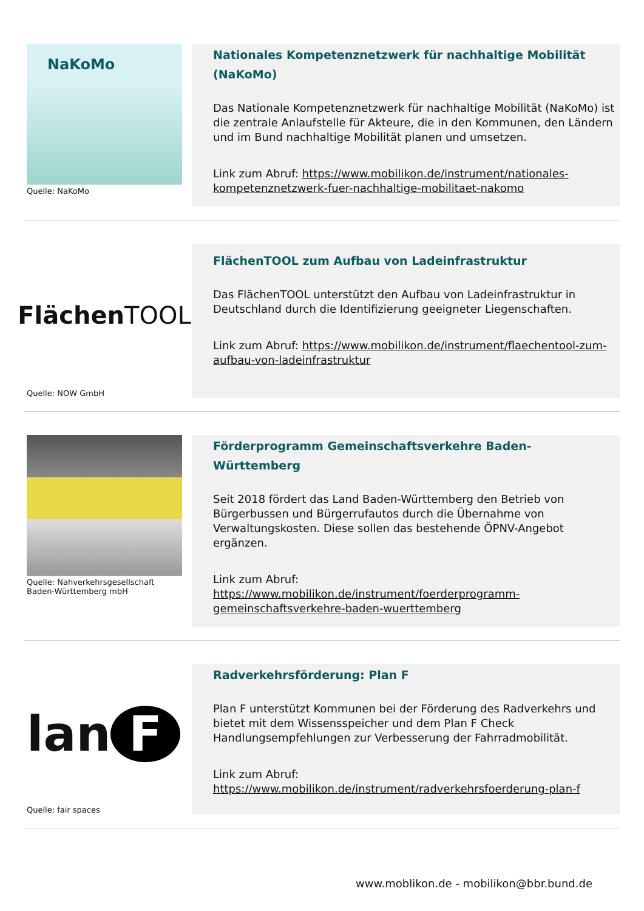NaKoMo
Quelle: NaKoMo
Nationales Kompetenznetzwerk für nachhaltige Mobilität (NaKoMo)
Das Nationale Kompetenznetzwerk für nachhaltige Mobilität (NaKoMo) ist die zentrale Anlaufstelle für Akteure, die in den Kommunen, den Ländern und im Bund nachhaltige Mobilität planen und umsetzen.
Link zum Abruf: https://www.mobilikon.de/instrument/nationales-kompetenznetzwerk-fuer-nachhaltige-mobilitaet-nakomo
Flächen TOOL
Quelle: NOW GmbH
FlächenTOOL zum Aufbau von Ladeinfrastruktur
Das FlächenTOOL unterstützt den Aufbau von Ladeinfrastruktur in Deutschland durch die Identifizierung geeigneter Liegenschaften.
Link zum Abruf: https://www.mobilikon.de/instrument/flaechentool-zum-aufbau-von-ladeinfrastruktur
Quelle: Nahverkehrsgesellschaft Baden-Württemberg mbH
Förderprogramm Gemeinschaftsverkehre Baden-Württemberg
Seit 2018 fördert das Land Baden-Württemberg den Betrieb von Bürgerbussen und Bürgerrufautos durch die Übernahme von Verwaltungskosten. Diese sollen das bestehende ÖPNV-Angebot ergänzen.
Link zum Abruf:
https://www.mobilikon.de/instrument/foerderprogramm-gemeinschaftsverkehre-baden-wuerttemberg
lan F
Quelle: fair spaces
Radverkehrsförderung: Plan F
Plan F unterstützt Kommunen bei der Förderung des Radverkehrs und bietet mit dem Wissensspeicher und dem Plan F Check Handlungsempfehlungen zur Verbesserung der Fahrradmobilität.
Link zum Abruf:
https://www.mobilikon.de/instrument/radverkehrsfoerderung-plan-f
www.moblikon.de - mobilikon@bbr.bund.de